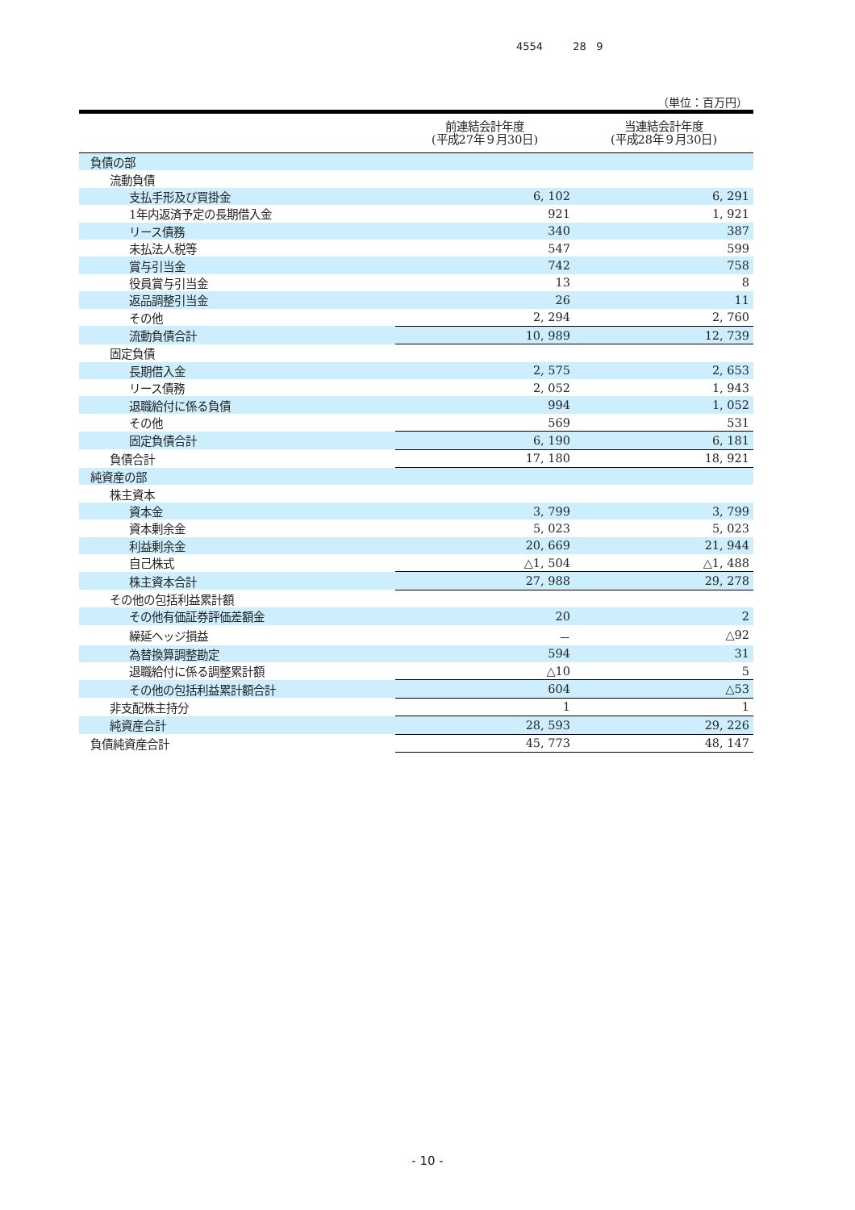4554 28 9
（単位：百万円）
| | 前連結会計年度 (平成27年９月30日) | 当連結会計年度 (平成28年９月30日) |
| --- | --- | --- |
| 負債の部 | | |
| 流動負債 | | |
| 支払手形及び買掛金 | 6, 102 | 6, 291 |
| 1年内返済予定の長期借入金 | 921 | 1, 921 |
| リース債務 | 340 | 387 |
| 未払法人税等 | 547 | 599 |
| 賞与引当金 | 742 | 758 |
| 役員賞与引当金 | 13 | 8 |
| 返品調整引当金 | 26 | 11 |
| その他 | 2, 294 | 2, 760 |
| 流動負債合計 | 10, 989 | 12, 739 |
| 固定負債 | | |
| 長期借入金 | 2, 575 | 2, 653 |
| リース債務 | 2, 052 | 1, 943 |
| 退職給付に係る負債 | 994 | 1, 052 |
| その他 | 569 | 531 |
| 固定負債合計 | 6, 190 | 6, 181 |
| 負債合計 | 17, 180 | 18, 921 |
| 純資産の部 | | |
| 株主資本 | | |
| 資本金 | 3, 799 | 3, 799 |
| 資本剰余金 | 5, 023 | 5, 023 |
| 利益剰余金 | 20, 669 | 21, 944 |
| 自己株式 | △1, 504 | △1, 488 |
| 株主資本合計 | 27, 988 | 29, 278 |
| その他の包括利益累計額 | | |
| その他有価証券評価差額金 | 20 | 2 |
| 繰延ヘッジ損益 | － | △92 |
| 為替換算調整勘定 | 594 | 31 |
| 退職給付に係る調整累計額 | △10 | 5 |
| その他の包括利益累計額合計 | 604 | △53 |
| 非支配株主持分 | 1 | 1 |
| 純資産合計 | 28, 593 | 29, 226 |
| 負債純資産合計 | 45, 773 | 48, 147 |
- 10 -